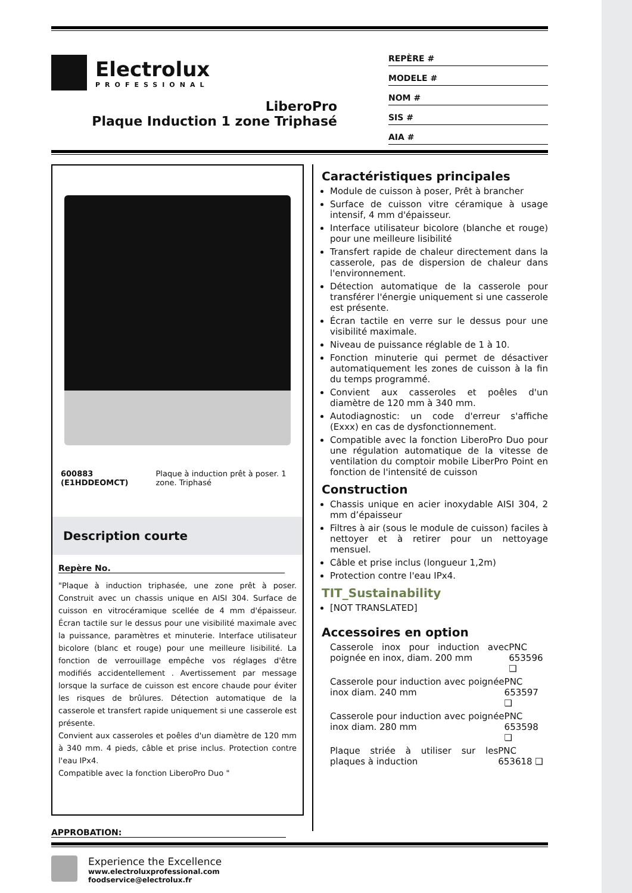Electrolux
PROFESSIONAL
LiberoPro
Plaque Induction 1 zone Triphasé
REPÈRE #
MODELE #
NOM #
SIS #
AIA #
600883 (E1HDDEOMCT) Plaque à induction prêt à poser. 1 zone. Triphasé
Description courte
Repère No.
"Plaque à induction triphasée, une zone prêt à poser. Construit avec un chassis unique en AISI 304. Surface de cuisson en vitrocéramique scellée de 4 mm d'épaisseur. Écran tactile sur le dessus pour une visibilité maximale avec la puissance, paramètres et minuterie. Interface utilisateur bicolore (blanc et rouge) pour une meilleure lisibilité. La fonction de verrouillage empêche vos réglages d'être modifiés accidentellement . Avertissement par message lorsque la surface de cuisson est encore chaude pour éviter les risques de brûlures. Détection automatique de la casserole et transfert rapide uniquement si une casserole est présente.
Convient aux casseroles et poêles d'un diamètre de 120 mm à 340 mm. 4 pieds, câble et prise inclus. Protection contre l'eau IPx4.
Compatible avec la fonction LiberoPro Duo "
APPROBATION:
Caractéristiques principales
Module de cuisson à poser, Prêt à brancher
Surface de cuisson vitre céramique à usage intensif, 4 mm d'épaisseur.
Interface utilisateur bicolore (blanche et rouge) pour une meilleure lisibilité
Transfert rapide de chaleur directement dans la casserole, pas de dispersion de chaleur dans l'environnement.
Détection automatique de la casserole pour transférer l'énergie uniquement si une casserole est présente.
Écran tactile en verre sur le dessus pour une visibilité maximale.
Niveau de puissance réglable de 1 à 10.
Fonction minuterie qui permet de désactiver automatiquement les zones de cuisson à la fin du temps programmé.
Convient aux casseroles et poêles d'un diamètre de 120 mm à 340 mm.
Autodiagnostic: un code d'erreur s'affiche (Exxx) en cas de dysfonctionnement.
Compatible avec la fonction LiberoPro Duo pour une régulation automatique de la vitesse de ventilation du comptoir mobile LiberPro Point en fonction de l'intensité de cuisson
Construction
Chassis unique en acier inoxydable AISI 304, 2 mm d’épaisseur
Filtres à air (sous le module de cuisson) faciles à nettoyer et à retirer pour un nettoyage mensuel.
Câble et prise inclus (longueur 1,2m)
Protection contre l'eau IPx4.
TIT_Sustainability
[NOT TRANSLATED]
Accessoires en option
Casserole inox pour induction avec poignée en inox, diam. 200 mm PNC 653596 ❑
Casserole pour induction avec poignée inox diam. 240 mm PNC 653597 ❑
Casserole pour induction avec poignée inox diam. 280 mm PNC 653598 ❑
Plaque striée à utiliser sur les plaques à induction PNC 653618 ❑
Experience the Excellence
www.electroluxprofessional.com
foodservice@electrolux.fr